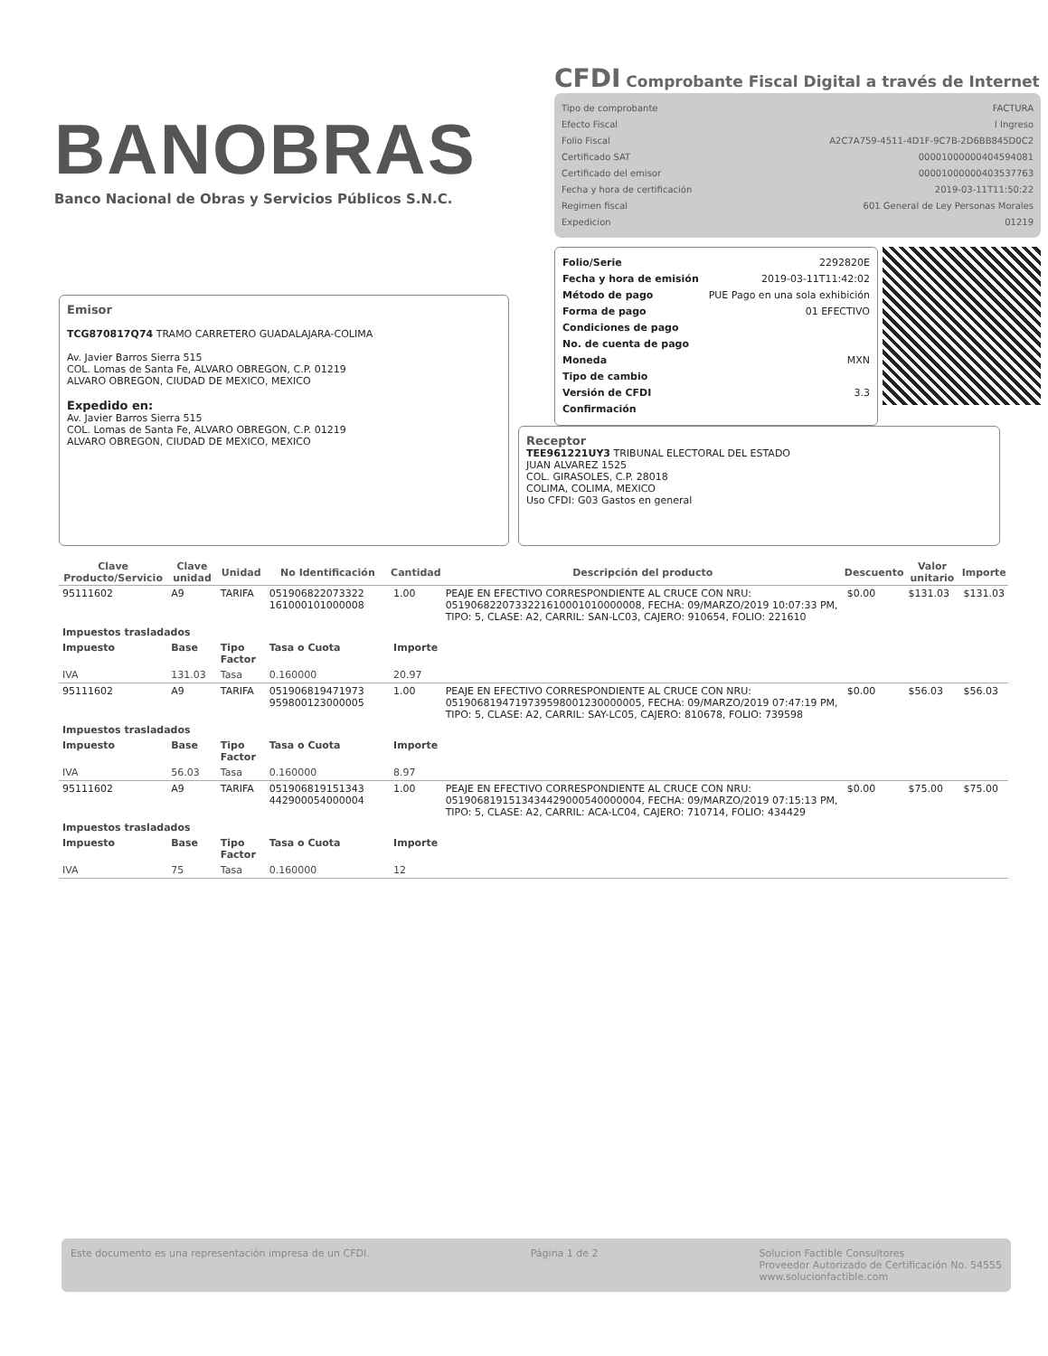BANOBRAS
Banco Nacional de Obras y Servicios Públicos S.N.C.
CFDI Comprobante Fiscal Digital a través de Internet
Tipo de comprobante FACTURA
Efecto Fiscal I Ingreso
Folio Fiscal A2C7A759-4511-4D1F-9C7B-2D6BB845D0C2
Certificado SAT 00001000000404594081
Certificado del emisor 00001000000403537763
Fecha y hora de certificación 2019-03-11T11:50:22
Regimen fiscal 601 General de Ley Personas Morales
Expedicion 01219
Folio/Serie 2292820E
Fecha y hora de emisión 2019-03-11T11:42:02
Método de pago PUE Pago en una sola exhibición
Forma de pago 01 EFECTIVO
Condiciones de pago
No. de cuenta de pago
Moneda MXN
Tipo de cambio
Versión de CFDI 3.3
Confirmación
Emisor
TCG870817Q74 TRAMO CARRETERO GUADALAJARA-COLIMA
Av. Javier Barros Sierra 515
COL. Lomas de Santa Fe, ALVARO OBREGON, C.P. 01219
ALVARO OBREGON, CIUDAD DE MEXICO, MEXICO
Expedido en:
Av. Javier Barros Sierra 515
COL. Lomas de Santa Fe, ALVARO OBREGON, C.P. 01219
ALVARO OBREGON, CIUDAD DE MEXICO, MEXICO
Receptor
TEE961221UY3 TRIBUNAL ELECTORAL DEL ESTADO
JUAN ALVAREZ 1525
COL. GIRASOLES, C.P. 28018
COLIMA, COLIMA, MEXICO
Uso CFDI: G03 Gastos en general
| Clave Producto/Servicio | Clave unidad | Unidad | No Identificación | Cantidad | Descripción del producto | Descuento | Valor unitario | Importe |
| --- | --- | --- | --- | --- | --- | --- | --- | --- |
| 95111602 | A9 | TARIFA | 051906822073322 161000101000008 | 1.00 | PEAJE EN EFECTIVO CORRESPONDIENTE AL CRUCE CON NRU: 0519068220733221610001010000008, FECHA: 09/MARZO/2019 10:07:33 PM, TIPO: 5, CLASE: A2, CARRIL: SAN-LC03, CAJERO: 910654, FOLIO: 221610 | $0.00 | $131.03 | $131.03 |
| Impuestos trasladados | | | | | | | | |
| Impuesto | Base | Tipo Factor | Tasa o Cuota | Importe | | | | |
| IVA | 131.03 | Tasa | 0.160000 | 20.97 | | | | |
| 95111602 | A9 | TARIFA | 051906819471973 959800123000005 | 1.00 | PEAJE EN EFECTIVO CORRESPONDIENTE AL CRUCE CON NRU: 0519068194719739598001230000005, FECHA: 09/MARZO/2019 07:47:19 PM, TIPO: 5, CLASE: A2, CARRIL: SAY-LC05, CAJERO: 810678, FOLIO: 739598 | $0.00 | $56.03 | $56.03 |
| Impuestos trasladados | | | | | | | | |
| Impuesto | Base | Tipo Factor | Tasa o Cuota | Importe | | | | |
| IVA | 56.03 | Tasa | 0.160000 | 8.97 | | | | |
| 95111602 | A9 | TARIFA | 051906819151343 442900054000004 | 1.00 | PEAJE EN EFECTIVO CORRESPONDIENTE AL CRUCE CON NRU: 0519068191513434429000540000004, FECHA: 09/MARZO/2019 07:15:13 PM, TIPO: 5, CLASE: A2, CARRIL: ACA-LC04, CAJERO: 710714, FOLIO: 434429 | $0.00 | $75.00 | $75.00 |
| Impuestos trasladados | | | | | | | | |
| Impuesto | Base | Tipo Factor | Tasa o Cuota | Importe | | | | |
| IVA | 75 | Tasa | 0.160000 | 12 | | | | |
Este documento es una representación impresa de un CFDI. Página 1 de 2 Solucion Factible Consultores
Proveedor Autorizado de Certificación No. 54555
www.solucionfactible.com